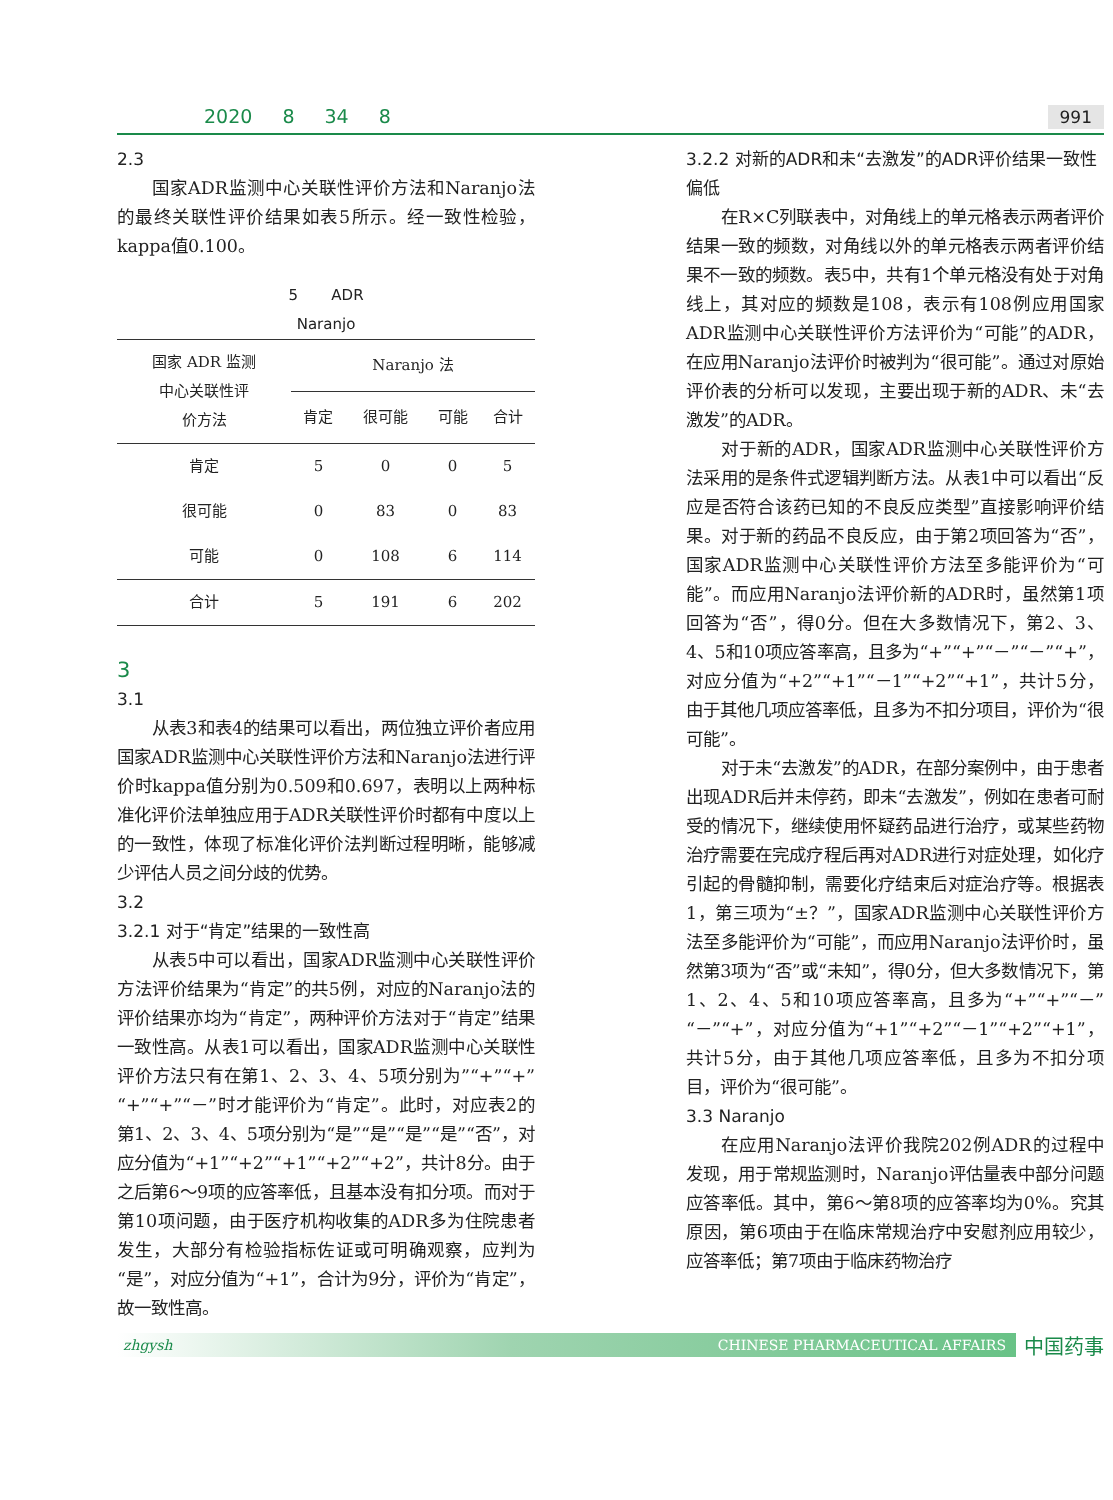2020 8 34 8 991
2.3
国家ADR监测中心关联性评价方法和Naranjo法的最终关联性评价结果如表5所示。经一致性检验，kappa值0.100。
5 ADR
Naranjo
| 国家 ADR 监测 中心关联性评 价方法 | Naranjo 法 | | | |
| --- | --- | --- | --- | --- |
| | 肯定 | 很可能 | 可能 | 合计 |
| 肯定 | 5 | 0 | 0 | 5 |
| 很可能 | 0 | 83 | 0 | 83 |
| 可能 | 0 | 108 | 6 | 114 |
| 合计 | 5 | 191 | 6 | 202 |
3
3.1
从表3和表4的结果可以看出，两位独立评价者应用国家ADR监测中心关联性评价方法和Naranjo法进行评价时kappa值分别为0.509和0.697，表明以上两种标准化评价法单独应用于ADR关联性评价时都有中度以上的一致性，体现了标准化评价法判断过程明晰，能够减少评估人员之间分歧的优势。
3.2
3.2.1 对于“肯定”结果的一致性高
从表5中可以看出，国家ADR监测中心关联性评价方法评价结果为“肯定”的共5例，对应的Naranjo法的评价结果亦均为“肯定”，两种评价方法对于“肯定”结果一致性高。从表1可以看出，国家ADR监测中心关联性评价方法只有在第1、2、3、4、5项分别为”“+”“+”“+”“+”“－”时才能评价为“肯定”。此时，对应表2的第1、2、3、4、5项分别为“是”“是”“是”“是”“否”，对应分值为“+1”“+2”“+1”“+2”“+2”，共计8分。由于之后第6～9项的应答率低，且基本没有扣分项。而对于第10项问题，由于医疗机构收集的ADR多为住院患者发生，大部分有检验指标佐证或可明确观察，应判为“是”，对应分值为“+1”，合计为9分，评价为“肯定”，故一致性高。
3.2.2 对新的ADR和未“去激发”的ADR评价结果一致性偏低
在R×C列联表中，对角线上的单元格表示两者评价结果一致的频数，对角线以外的单元格表示两者评价结果不一致的频数。表5中，共有1个单元格没有处于对角线上，其对应的频数是108，表示有108例应用国家ADR监测中心关联性评价方法评价为“可能”的ADR，在应用Naranjo法评价时被判为“很可能”。通过对原始评价表的分析可以发现，主要出现于新的ADR、未“去激发”的ADR。
对于新的ADR，国家ADR监测中心关联性评价方法采用的是条件式逻辑判断方法。从表1中可以看出“反应是否符合该药已知的不良反应类型”直接影响评价结果。对于新的药品不良反应，由于第2项回答为“否”，国家ADR监测中心关联性评价方法至多能评价为“可能”。而应用Naranjo法评价新的ADR时，虽然第1项回答为“否”，得0分。但在大多数情况下，第2、3、4、5和10项应答率高，且多为“+”“+”“－”“－”“+”，对应分值为“+2”“+1”“－1”“+2”“+1”，共计5分，由于其他几项应答率低，且多为不扣分项目，评价为“很可能”。
对于未“去激发”的ADR，在部分案例中，由于患者出现ADR后并未停药，即未“去激发”，例如在患者可耐受的情况下，继续使用怀疑药品进行治疗，或某些药物治疗需要在完成疗程后再对ADR进行对症处理，如化疗引起的骨髓抑制，需要化疗结束后对症治疗等。根据表1，第三项为“±？”，国家ADR监测中心关联性评价方法至多能评价为“可能”，而应用Naranjo法评价时，虽然第3项为“否”或“未知”，得0分，但大多数情况下，第1、2、4、5和10项应答率高，且多为“+”“+”“－”“－”“+”，对应分值为“+1”“+2”“－1”“+2”“+1”，共计5分，由于其他几项应答率低，且多为不扣分项目，评价为“很可能”。
3.3 Naranjo
在应用Naranjo法评价我院202例ADR的过程中发现，用于常规监测时，Naranjo评估量表中部分问题应答率低。其中，第6～第8项的应答率均为0%。究其原因，第6项由于在临床常规治疗中安慰剂应用较少，应答率低；第7项由于临床药物治疗
zhgysh CHINESE PHARMACEUTICAL AFFAIRS 中国药事